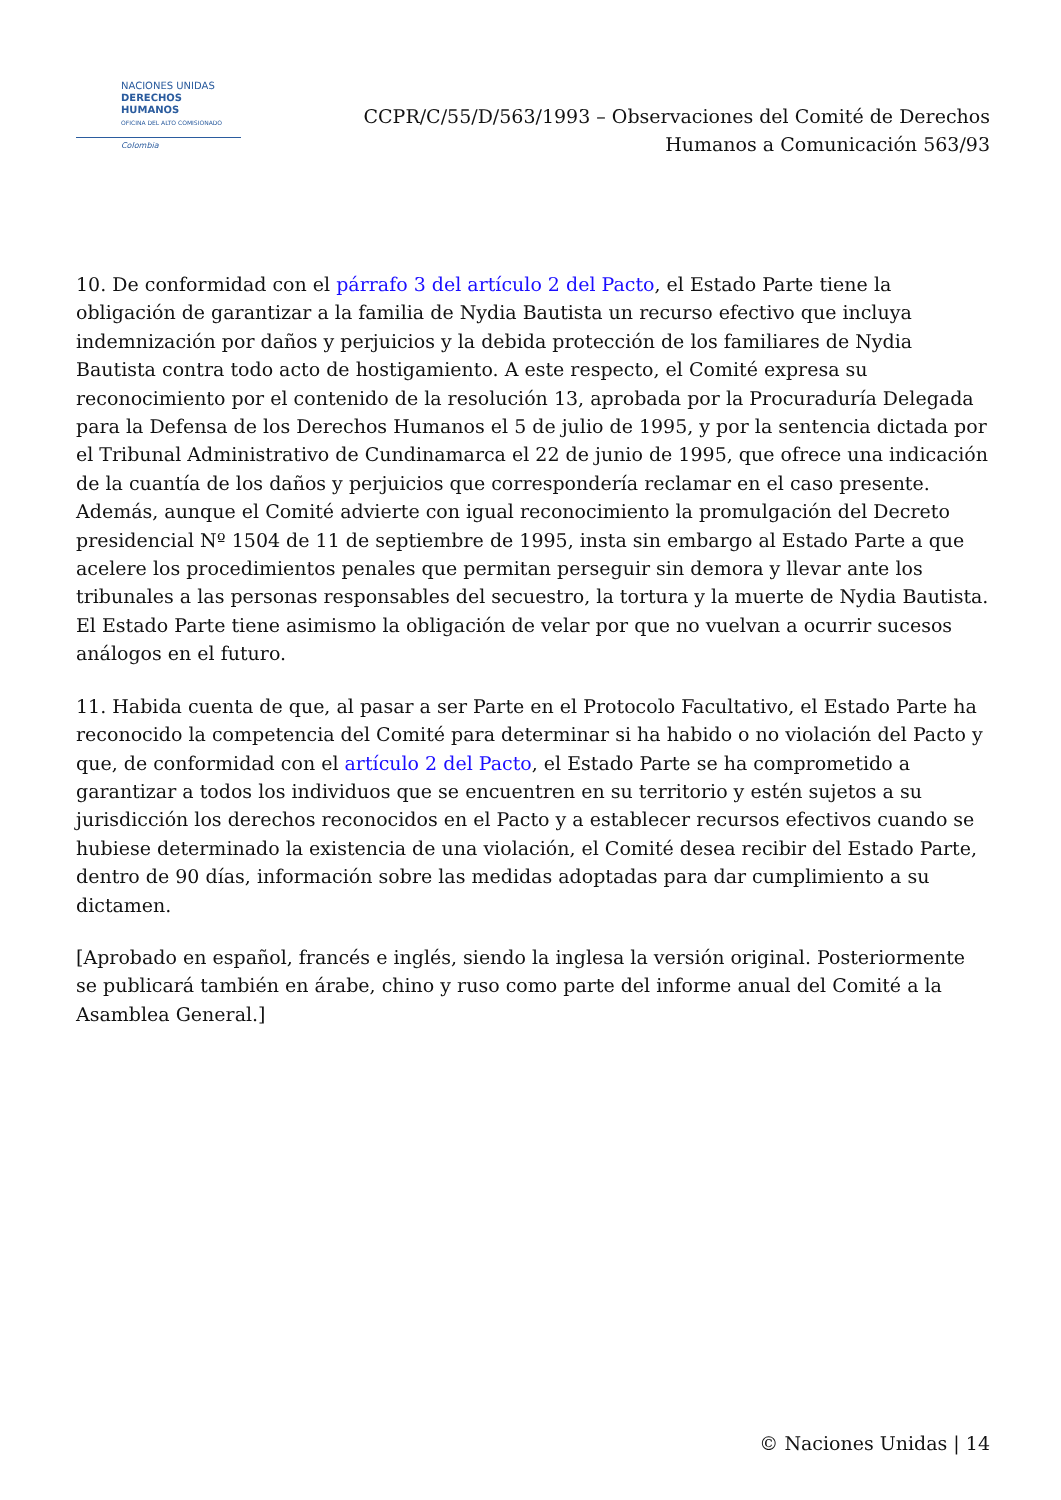NACIONES UNIDAS
DERECHOS HUMANOS
OFICINA DEL ALTO COMISIONADO
Colombia
CCPR/C/55/D/563/1993 – Observaciones del Comité de Derechos
Humanos a Comunicación 563/93
10. De conformidad con el párrafo 3 del artículo 2 del Pacto, el Estado Parte tiene la obligación de garantizar a la familia de Nydia Bautista un recurso efectivo que incluya indemnización por daños y perjuicios y la debida protección de los familiares de Nydia Bautista contra todo acto de hostigamiento. A este respecto, el Comité expresa su reconocimiento por el contenido de la resolución 13, aprobada por la Procuraduría Delegada para la Defensa de los Derechos Humanos el 5 de julio de 1995, y por la sentencia dictada por el Tribunal Administrativo de Cundinamarca el 22 de junio de 1995, que ofrece una indicación de la cuantía de los daños y perjuicios que correspondería reclamar en el caso presente. Además, aunque el Comité advierte con igual reconocimiento la promulgación del Decreto presidencial Nº 1504 de 11 de septiembre de 1995, insta sin embargo al Estado Parte a que acelere los procedimientos penales que permitan perseguir sin demora y llevar ante los tribunales a las personas responsables del secuestro, la tortura y la muerte de Nydia Bautista. El Estado Parte tiene asimismo la obligación de velar por que no vuelvan a ocurrir sucesos análogos en el futuro.
11. Habida cuenta de que, al pasar a ser Parte en el Protocolo Facultativo, el Estado Parte ha reconocido la competencia del Comité para determinar si ha habido o no violación del Pacto y que, de conformidad con el artículo 2 del Pacto, el Estado Parte se ha comprometido a garantizar a todos los individuos que se encuentren en su territorio y estén sujetos a su jurisdicción los derechos reconocidos en el Pacto y a establecer recursos efectivos cuando se hubiese determinado la existencia de una violación, el Comité desea recibir del Estado Parte, dentro de 90 días, información sobre las medidas adoptadas para dar cumplimiento a su dictamen.
[Aprobado en español, francés e inglés, siendo la inglesa la versión original. Posteriormente se publicará también en árabe, chino y ruso como parte del informe anual del Comité a la Asamblea General.]
© Naciones Unidas | 14